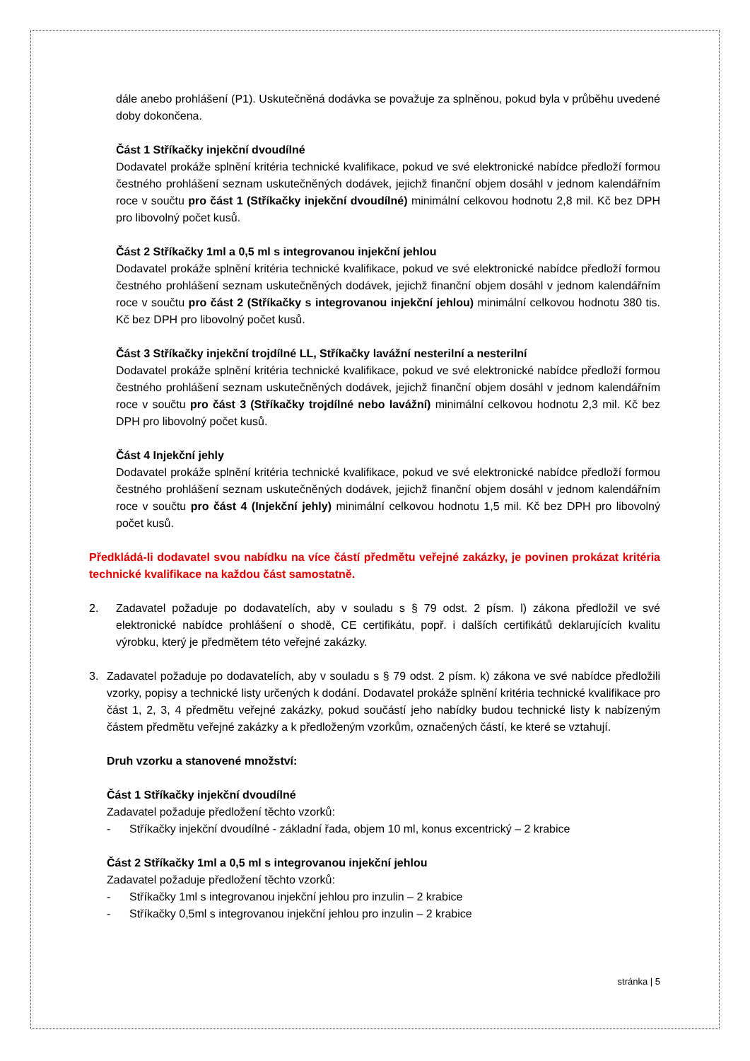dále anebo prohlášení (P1). Uskutečněná dodávka se považuje za splněnou, pokud byla v průběhu uvedené doby dokončena.
Část 1 Stříkačky injekční dvoudílné
Dodavatel prokáže splnění kritéria technické kvalifikace, pokud ve své elektronické nabídce předloží formou čestného prohlášení seznam uskutečněných dodávek, jejichž finanční objem dosáhl v jednom kalendářním roce v součtu pro část 1 (Stříkačky injekční dvoudílné) minimální celkovou hodnotu 2,8 mil. Kč bez DPH pro libovolný počet kusů.
Část 2 Stříkačky 1ml a 0,5 ml s integrovanou injekční jehlou
Dodavatel prokáže splnění kritéria technické kvalifikace, pokud ve své elektronické nabídce předloží formou čestného prohlášení seznam uskutečněných dodávek, jejichž finanční objem dosáhl v jednom kalendářním roce v součtu pro část 2 (Stříkačky s integrovanou injekční jehlou) minimální celkovou hodnotu 380 tis. Kč bez DPH pro libovolný počet kusů.
Část 3 Stříkačky injekční trojdílné LL, Stříkačky lavážní nesterilní a nesterilní
Dodavatel prokáže splnění kritéria technické kvalifikace, pokud ve své elektronické nabídce předloží formou čestného prohlášení seznam uskutečněných dodávek, jejichž finanční objem dosáhl v jednom kalendářním roce v součtu pro část 3 (Stříkačky trojdílné nebo lavážní) minimální celkovou hodnotu 2,3 mil. Kč bez DPH pro libovolný počet kusů.
Část 4 Injekční jehly
Dodavatel prokáže splnění kritéria technické kvalifikace, pokud ve své elektronické nabídce předloží formou čestného prohlášení seznam uskutečněných dodávek, jejichž finanční objem dosáhl v jednom kalendářním roce v součtu pro část 4 (Injekční jehly) minimální celkovou hodnotu 1,5 mil. Kč bez DPH pro libovolný počet kusů.
Předkládá-li dodavatel svou nabídku na více částí předmětu veřejné zakázky, je povinen prokázat kritéria technické kvalifikace na každou část samostatně.
2. Zadavatel požaduje po dodavatelích, aby v souladu s § 79 odst. 2 písm. l) zákona předložil ve své elektronické nabídce prohlášení o shodě, CE certifikátu, popř. i dalších certifikátů deklarujících kvalitu výrobku, který je předmětem této veřejné zakázky.
3. Zadavatel požaduje po dodavatelích, aby v souladu s § 79 odst. 2 písm. k) zákona ve své nabídce předložili vzorky, popisy a technické listy určených k dodání. Dodavatel prokáže splnění kritéria technické kvalifikace pro část 1, 2, 3, 4 předmětu veřejné zakázky, pokud součástí jeho nabídky budou technické listy k nabízeným částem předmětu veřejné zakázky a k předloženým vzorkům, označených částí, ke které se vztahují.
Druh vzorku a stanovené množství:
Část 1 Stříkačky injekční dvoudílné
Zadavatel požaduje předložení těchto vzorků:
- Stříkačky injekční dvoudílné - základní řada, objem 10 ml, konus excentrický – 2 krabice
Část 2 Stříkačky 1ml a 0,5 ml s integrovanou injekční jehlou
Zadavatel požaduje předložení těchto vzorků:
- Stříkačky 1ml s integrovanou injekční jehlou pro inzulin – 2 krabice
- Stříkačky 0,5ml s integrovanou injekční jehlou pro inzulin – 2 krabice
stránka | 5